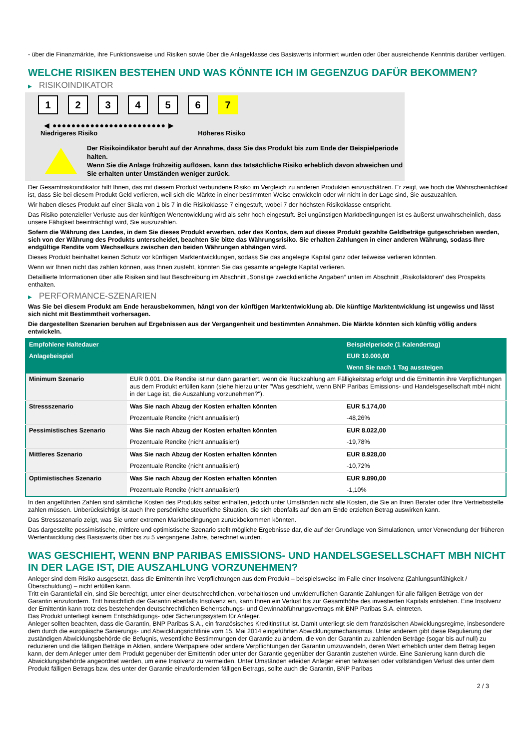- über die Finanzmärkte, ihre Funktionsweise und Risiken sowie über die Anlageklasse des Basiswerts informiert wurden oder über ausreichende Kenntnis darüber verfügen.
WELCHE RISIKEN BESTEHEN UND WAS KÖNNTE ICH IM GEGENZUG DAFÜR BEKOMMEN?
▶ RISIKOINDIKATOR
1 2 3 4 5 6 7
◀ ●●●●●●●●●●●●●●●●●●●●●●●● ▶
Niedrigeres Risiko Höheres Risiko
Der Risikoindikator beruht auf der Annahme, dass Sie das Produkt bis zum Ende der Beispielperiode halten.
Wenn Sie die Anlage frühzeitig auflösen, kann das tatsächliche Risiko erheblich davon abweichen und Sie erhalten unter Umständen weniger zurück.
Der Gesamtrisikoindikator hilft Ihnen, das mit diesem Produkt verbundene Risiko im Vergleich zu anderen Produkten einzuschätzen. Er zeigt, wie hoch die Wahrscheinlichkeit ist, dass Sie bei diesem Produkt Geld verlieren, weil sich die Märkte in einer bestimmten Weise entwickeln oder wir nicht in der Lage sind, Sie auszuzahlen.
Wir haben dieses Produkt auf einer Skala von 1 bis 7 in die Risikoklasse 7 eingestuft, wobei 7 der höchsten Risikoklasse entspricht.
Das Risiko potenzieller Verluste aus der künftigen Wertentwicklung wird als sehr hoch eingestuft. Bei ungünstigen Marktbedingungen ist es äußerst unwahrscheinlich, dass unsere Fähigkeit beeinträchtigt wird, Sie auszuzahlen.
Sofern die Währung des Landes, in dem Sie dieses Produkt erwerben, oder des Kontos, dem auf dieses Produkt gezahlte Geldbeträge gutgeschrieben werden, sich von der Währung des Produkts unterscheidet, beachten Sie bitte das Währungsrisiko. Sie erhalten Zahlungen in einer anderen Währung, sodass Ihre endgültige Rendite vom Wechselkurs zwischen den beiden Währungen abhängen wird.
Dieses Produkt beinhaltet keinen Schutz vor künftigen Marktentwicklungen, sodass Sie das angelegte Kapital ganz oder teilweise verlieren könnten.
Wenn wir Ihnen nicht das zahlen können, was Ihnen zusteht, könnten Sie das gesamte angelegte Kapital verlieren.
Detaillierte Informationen über alle Risiken sind laut Beschreibung im Abschnitt „Sonstige zweckdienliche Angaben“ unten im Abschnitt „Risikofaktoren“ des Prospekts enthalten.
▶ PERFORMANCE-SZENARIEN
Was Sie bei diesem Produkt am Ende herausbekommen, hängt von der künftigen Marktentwicklung ab. Die künftige Marktentwicklung ist ungewiss und lässt sich nicht mit Bestimmtheit vorhersagen.
Die dargestellten Szenarien beruhen auf Ergebnissen aus der Vergangenheit und bestimmten Annahmen. Die Märkte könnten sich künftig völlig anders entwickeln.
| Empfohlene Haltedauer | | Beispielperiode (1 Kalendertag) |
| --- | --- | --- |
| Anlagebeispiel | | EUR 10.000,00 |
| | | Wenn Sie nach 1 Tag aussteigen |
| Minimum Szenario | EUR 0,001. Die Rendite ist nur dann garantiert, wenn die Rückzahlung am Fälligkeitstag erfolgt und die Emittentin ihre Verpflichtungen aus dem Produkt erfüllen kann (siehe hierzu unter "Was geschieht, wenn BNP Paribas Emissions- und Handelsgesellschaft mbH nicht in der Lage ist, die Auszahlung vorzunehmen?"). | |
| Stressszenario | Was Sie nach Abzug der Kosten erhalten könnten | EUR 5.174,00 |
| | Prozentuale Rendite (nicht annualisiert) | -48,26% |
| Pessimistisches Szenario | Was Sie nach Abzug der Kosten erhalten könnten | EUR 8.022,00 |
| | Prozentuale Rendite (nicht annualisiert) | -19,78% |
| Mittleres Szenario | Was Sie nach Abzug der Kosten erhalten könnten | EUR 8.928,00 |
| | Prozentuale Rendite (nicht annualisiert) | -10,72% |
| Optimistisches Szenario | Was Sie nach Abzug der Kosten erhalten könnten | EUR 9.890,00 |
| | Prozentuale Rendite (nicht annualisiert) | -1,10% |
In den angeführten Zahlen sind sämtliche Kosten des Produkts selbst enthalten, jedoch unter Umständen nicht alle Kosten, die Sie an Ihren Berater oder Ihre Vertriebsstelle zahlen müssen. Unberücksichtigt ist auch Ihre persönliche steuerliche Situation, die sich ebenfalls auf den am Ende erzielten Betrag auswirken kann.
Das Stressszenario zeigt, was Sie unter extremen Marktbedingungen zurückbekommen könnten.
Das dargestellte pessimistische, mittlere und optimistische Szenario stellt mögliche Ergebnisse dar, die auf der Grundlage von Simulationen, unter Verwendung der früheren Wertentwicklung des Basiswerts über bis zu 5 vergangene Jahre, berechnet wurden.
WAS GESCHIEHT, WENN BNP PARIBAS EMISSIONS- UND HANDELSGESELLSCHAFT MBH NICHT IN DER LAGE IST, DIE AUSZAHLUNG VORZUNEHMEN?
Anleger sind dem Risiko ausgesetzt, dass die Emittentin ihre Verpflichtungen aus dem Produkt – beispielsweise im Falle einer Insolvenz (Zahlungsunfähigkeit / Überschuldung) – nicht erfüllen kann.
Tritt ein Garantiefall ein, sind Sie berechtigt, unter einer deutschrechtlichen, vorbehaltlosen und unwiderruflichen Garantie Zahlungen für alle fälligen Beträge von der Garantin einzufordern. Tritt hinsichtlich der Garantin ebenfalls Insolvenz ein, kann Ihnen ein Verlust bis zur Gesamthöhe des investierten Kapitals entstehen. Eine Insolvenz der Emittentin kann trotz des bestehenden deutschrechtlichen Beherrschungs- und Gewinnabführungsvertrags mit BNP Paribas S.A. eintreten.
Das Produkt unterliegt keinem Entschädigungs- oder Sicherungssystem für Anleger.
Anleger sollten beachten, dass die Garantin, BNP Paribas S.A., ein französisches Kreditinstitut ist. Damit unterliegt sie dem französischen Abwicklungsregime, insbesondere dem durch die europäische Sanierungs- und Abwicklungsrichtlinie vom 15. Mai 2014 eingeführten Abwicklungsmechanismus. Unter anderem gibt diese Regulierung der zuständigen Abwicklungsbehörde die Befugnis, wesentliche Bestimmungen der Garantie zu ändern, die von der Garantin zu zahlenden Beträge (sogar bis auf null) zu reduzieren und die fälligen Beträge in Aktien, andere Wertpapiere oder andere Verpflichtungen der Garantin umzuwandeln, deren Wert erheblich unter dem Betrag liegen kann, der dem Anleger unter dem Produkt gegenüber der Emittentin oder unter der Garantie gegenüber der Garantin zustehen würde. Eine Sanierung kann durch die Abwicklungsbehörde angeordnet werden, um eine Insolvenz zu vermeiden. Unter Umständen erleiden Anleger einen teilweisen oder vollständigen Verlust des unter dem Produkt fälligen Betrags bzw. des unter der Garantie einzufordernden fälligen Betrags, sollte auch die Garantin, BNP Paribas
2 / 3